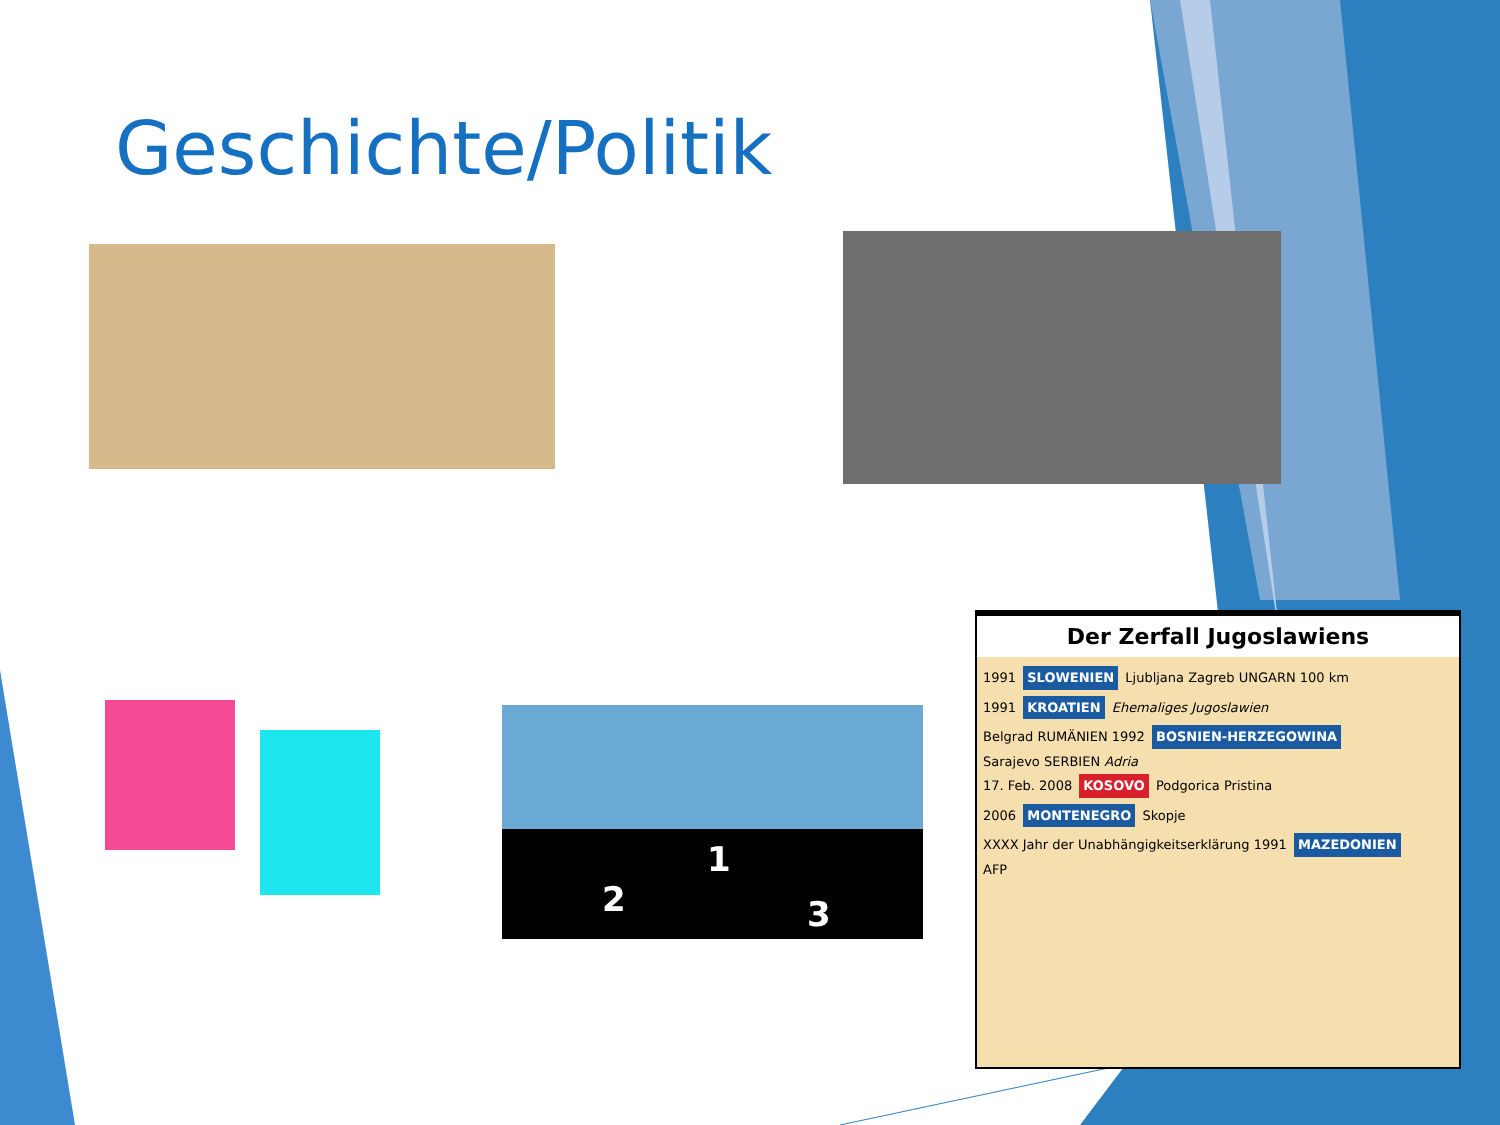Geschichte/Politik
2
1
3
Der Zerfall Jugoslawiens
1991 SLOWENIEN Ljubljana Zagreb UNGARN 100 km
1991 KROATIEN Ehemaliges Jugoslawien
Belgrad RUMÄNIEN 1992 BOSNIEN-HERZEGOWINA
Sarajevo SERBIEN Adria
17. Feb. 2008 KOSOVO Podgorica Pristina
2006 MONTENEGRO Skopje
XXXX Jahr der Unabhängigkeitserklärung 1991 MAZEDONIEN
AFP